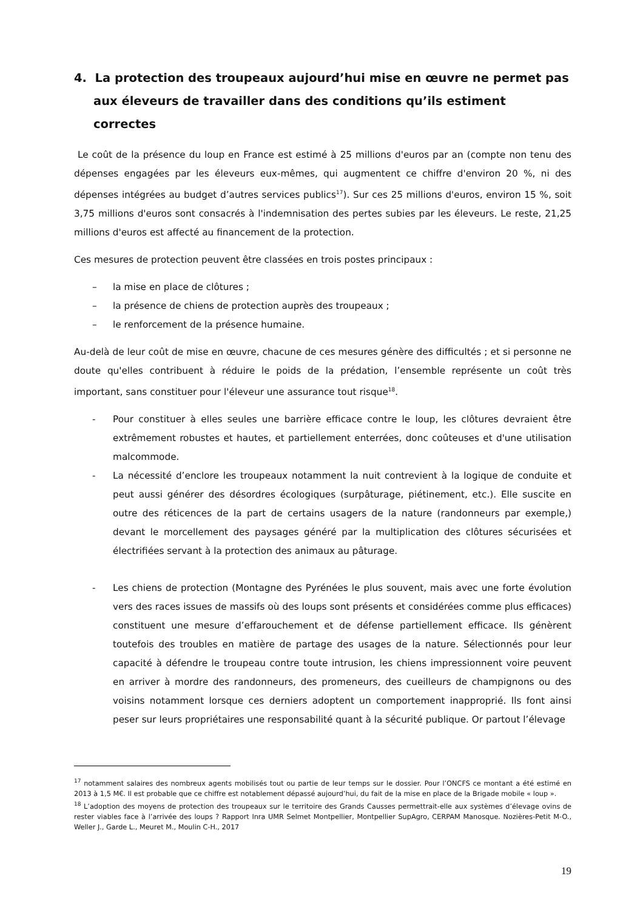4. La protection des troupeaux aujourd’hui mise en œuvre ne permet pas aux éleveurs de travailler dans des conditions qu’ils estiment correctes
Le coût de la présence du loup en France est estimé à 25 millions d'euros par an (compte non tenu des dépenses engagées par les éleveurs eux-mêmes, qui augmentent ce chiffre d'environ 20 %, ni des dépenses intégrées au budget d’autres services publics<sup>17</sup>). Sur ces 25 millions d'euros, environ 15 %, soit 3,75 millions d'euros sont consacrés à l'indemnisation des pertes subies par les éleveurs. Le reste, 21,25 millions d'euros est affecté au financement de la protection.
Ces mesures de protection peuvent être classées en trois postes principaux :
– la mise en place de clôtures ;
– la présence de chiens de protection auprès des troupeaux ;
– le renforcement de la présence humaine.
Au-delà de leur coût de mise en œuvre, chacune de ces mesures génère des difficultés ; et si personne ne doute qu'elles contribuent à réduire le poids de la prédation, l’ensemble représente un coût très important, sans constituer pour l'éleveur une assurance tout risque<sup>18</sup>.
- Pour constituer à elles seules une barrière efficace contre le loup, les clôtures devraient être extrêmement robustes et hautes, et partiellement enterrées, donc coûteuses et d'une utilisation malcommode.
- La nécessité d’enclore les troupeaux notamment la nuit contrevient à la logique de conduite et peut aussi générer des désordres écologiques (surpâturage, piétinement, etc.). Elle suscite en outre des réticences de la part de certains usagers de la nature (randonneurs par exemple,) devant le morcellement des paysages généré par la multiplication des clôtures sécurisées et électrifiées servant à la protection des animaux au pâturage.
- Les chiens de protection (Montagne des Pyrénées le plus souvent, mais avec une forte évolution vers des races issues de massifs où des loups sont présents et considérées comme plus efficaces) constituent une mesure d’effarouchement et de défense partiellement efficace. Ils génèrent toutefois des troubles en matière de partage des usages de la nature. Sélectionnés pour leur capacité à défendre le troupeau contre toute intrusion, les chiens impressionnent voire peuvent en arriver à mordre des randonneurs, des promeneurs, des cueilleurs de champignons ou des voisins notamment lorsque ces derniers adoptent un comportement inapproprié. Ils font ainsi peser sur leurs propriétaires une responsabilité quant à la sécurité publique. Or partout l’élevage
<sup>17</sup> notamment salaires des nombreux agents mobilisés tout ou partie de leur temps sur le dossier. Pour l’ONCFS ce montant a été estimé en 2013 à 1,5 M€. Il est probable que ce chiffre est notablement dépassé aujourd’hui, du fait de la mise en place de la Brigade mobile « loup ».
<sup>18</sup> L’adoption des moyens de protection des troupeaux sur le territoire des Grands Causses permettrait-elle aux systèmes d’élevage ovins de rester viables face à l’arrivée des loups ? Rapport Inra UMR Selmet Montpellier, Montpellier SupAgro, CERPAM Manosque. Nozières-Petit M-O., Weller J., Garde L., Meuret M., Moulin C-H., 2017
19